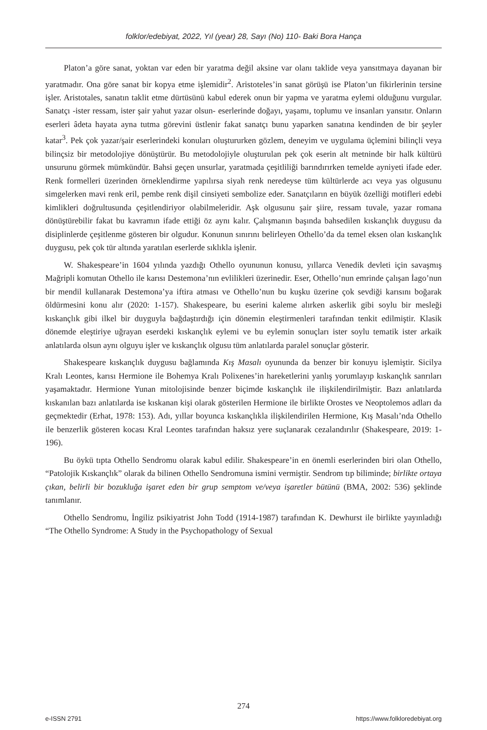folklor/edebiyat, 2022, Yıl (year) 28, Sayı (No) 110- Baki Bora Hança
Platon’a göre sanat, yoktan var eden bir yaratma değil aksine var olanı taklide veya yansıtmaya dayanan bir yaratmadır. Ona göre sanat bir kopya etme işlemidir<sup>2</sup>. Aristoteles’in sanat görüşü ise Platon’un fikirlerinin tersine işler. Aristotales, sanatın taklit etme dürtüsünü kabul ederek onun bir yapma ve yaratma eylemi olduğunu vurgular. Sanatçı -ister ressam, ister şair yahut yazar olsun- eserlerinde doğayı, yaşamı, toplumu ve insanları yansıtır. Onların eserleri âdeta hayata ayna tutma görevini üstlenir fakat sanatçı bunu yaparken sanatına kendinden de bir şeyler katar<sup>3</sup>. Pek çok yazar/şair eserlerindeki konuları oluştururken gözlem, deneyim ve uygulama üçlemini bilinçli veya bilinçsiz bir metodolojiye dönüştürür. Bu metodolojiyle oluşturulan pek çok eserin alt metninde bir halk kültürü unsurunu görmek mümkündür. Bahsi geçen unsurlar, yaratmada çeşitliliği barındırırken temelde ayniyeti ifade eder. Renk formelleri üzerinden örneklendirme yapılırsa siyah renk neredeyse tüm kültürlerde acı veya yas olgusunu simgelerken mavi renk eril, pembe renk dişil cinsiyeti sembolize eder. Sanatçıların en büyük özelliği motifleri edebi kimlikleri doğrultusunda çeşitlendiriyor olabilmeleridir. Aşk olgusunu şair şiire, ressam tuvale, yazar romana dönüştürebilir fakat bu kavramın ifade ettiği öz aynı kalır. Çalışmanın başında bahsedilen kıskançlık duygusu da disiplinlerde çeşitlenme gösteren bir olgudur. Konunun sınırını belirleyen Othello’da da temel eksen olan kıskançlık duygusu, pek çok tür altında yaratılan eserlerde sıklıkla işlenir.
W. Shakespeare’in 1604 yılında yazdığı Othello oyununun konusu, yıllarca Venedik devleti için savaşmış Mağripli komutan Othello ile karısı Destemona’nın evlilikleri üzerinedir. Eser, Othello’nun emrinde çalışan İago’nun bir mendil kullanarak Destemona’ya iftira atması ve Othello’nun bu kuşku üzerine çok sevdiği karısını boğarak öldürmesini konu alır (2020: 1-157). Shakespeare, bu eserini kaleme alırken askerlik gibi soylu bir mesleği kıskançlık gibi ilkel bir duyguyla bağdaştırdığı için dönemin eleştirmenleri tarafından tenkit edilmiştir. Klasik dönemde eleştiriye uğrayan eserdeki kıskançlık eylemi ve bu eylemin sonuçları ister soylu tematik ister arkaik anlatılarda olsun aynı olguyu işler ve kıskançlık olgusu tüm anlatılarda paralel sonuçlar gösterir.
Shakespeare kıskançlık duygusu bağlamında Kış Masalı oyununda da benzer bir konuyu işlemiştir. Sicilya Kralı Leontes, karısı Hermione ile Bohemya Kralı Polixenes’in hareketlerini yanlış yorumlayıp kıskançlık sanrıları yaşamaktadır. Hermione Yunan mitolojisinde benzer biçimde kıskançlık ile ilişkilendirilmiştir. Bazı anlatılarda kıskanılan bazı anlatılarda ise kıskanan kişi olarak gösterilen Hermione ile birlikte Orostes ve Neoptolemos adları da geçmektedir (Erhat, 1978: 153). Adı, yıllar boyunca kıskançlıkla ilişkilendirilen Hermione, Kış Masalı’nda Othello ile benzerlik gösteren kocası Kral Leontes tarafından haksız yere suçlanarak cezalandırılır (Shakespeare, 2019: 1-196).
Bu öykü tıpta Othello Sendromu olarak kabul edilir. Shakespeare’in en önemli eserlerinden biri olan Othello, “Patolojik Kıskançlık” olarak da bilinen Othello Sendromuna ismini vermiştir. Sendrom tıp biliminde; birlikte ortaya çıkan, belirli bir bozukluğa işaret eden bir grup semptom ve/veya işaretler bütünü (BMA, 2002: 536) şeklinde tanımlanır.
Othello Sendromu, İngiliz psikiyatrist John Todd (1914-1987) tarafından K. Dewhurst ile birlikte yayınladığı “The Othello Syndrome: A Study in the Psychopathology of Sexual
274
e-ISSN 2791 https://www.folkloredebiyat.org